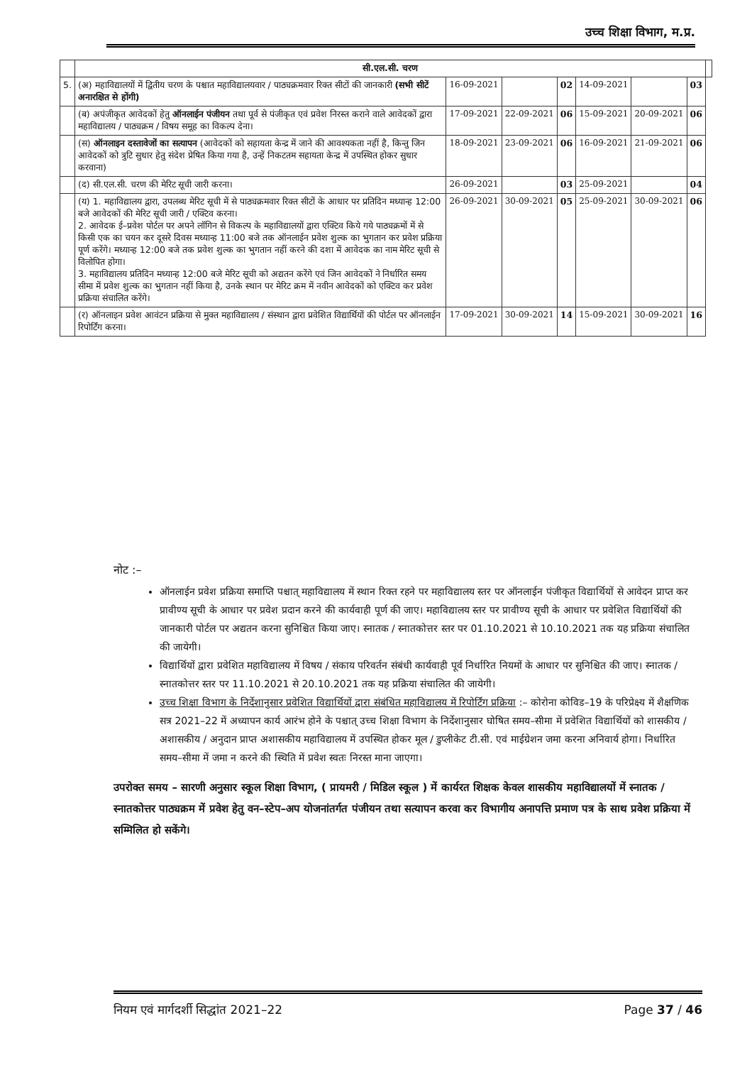उच्च शिक्षा विभाग, म.प्र.
| | सी.एल.सी. चरण | | | | | | | |
| 5. | (अ) महाविद्यालयों में द्वितीय चरण के पश्चात महाविद्यालयवार / पाठ्यक्रमवार रिक्त सीटों की जानकारी (सभी सीटें अनारक्षित से होंगी) | 16-09-2021 | | 02 | 14-09-2021 | | 03 | |
| | (ब) अपंजीकृत आवेदकों हेतु ऑनलाईन पंजीयन तथा पूर्व से पंजीकृत एवं प्रवेश निरस्त कराने वाले आवेदकों द्वारा महाविद्यालय / पाठ्यक्रम / विषय समूह का विकल्प देना। | 17-09-2021 | 22-09-2021 | 06 | 15-09-2021 | 20-09-2021 | 06 | |
| | (स) ऑनलाइन दस्तावेजों का सत्यापन (आवेदकों को सहायता केन्द्र में जाने की आवश्यकता नहीं है, किन्तु जिन आवेदकों को त्रुटि सुधार हेतु संदेश प्रेषित किया गया है, उन्हें निकटतम सहायता केन्द्र में उपस्थित होकर सुधार करवाना) | 18-09-2021 | 23-09-2021 | 06 | 16-09-2021 | 21-09-2021 | 06 | |
| | (द) सी.एल.सी. चरण की मेरिट सूची जारी करना। | 26-09-2021 | | 03 | 25-09-2021 | | 04 | |
| | (य) 1. महाविद्यालय द्वारा, उपलब्ध मेरिट सूची में से पाठ्यक्रमवार रिक्त सीटों के आधार पर प्रतिदिन मध्यान्ह 12:00 बजे आवेदकों की मेरिट सूची जारी / एक्टिव करना। 2. आवेदक ई–प्रवेश पोर्टल पर अपने लॉगिन से विकल्प के महाविद्यालयों द्वारा एक्टिव किये गये पाठ्यक्रमों में से किसी एक का चयन कर दूसरे दिवस मध्यान्ह 11:00 बजे तक ऑनलाईन प्रवेश शुल्क का भुगतान कर प्रवेश प्रक्रिया पूर्ण करेंगे। मध्यान्ह 12:00 बजे तक प्रवेश शुल्क का भुगतान नहीं करने की दशा में आवेदक का नाम मेरिट सूची से विलोपित होगा। 3. महाविद्यालय प्रतिदिन मध्यान्ह 12:00 बजे मेरिट सूची को अद्यतन करेंगे एवं जिन आवेदकों ने निर्धारित समय सीमा में प्रवेश शुल्क का भुगतान नहीं किया है, उनके स्थान पर मेरिट क्रम में नवीन आवेदकों को एक्टिव कर प्रवेश प्रक्रिया संचालित करेंगे। | 26-09-2021 | 30-09-2021 | 05 | 25-09-2021 | 30-09-2021 | 06 | |
| | (र) ऑनलाइन प्रवेश आवंटन प्रक्रिया से मुक्त महाविद्यालय / संस्थान द्वारा प्रवेशित विद्यार्थियों की पोर्टल पर ऑनलाईन रिपोर्टिंग करना। | 17-09-2021 | 30-09-2021 | 14 | 15-09-2021 | 30-09-2021 | 16 | |
नोट :–
ऑनलाईन प्रवेश प्रक्रिया समाप्ति पश्चात् महाविद्यालय में स्थान रिक्त रहने पर महाविद्यालय स्तर पर ऑनलाईन पंजीकृत विद्यार्थियों से आवेदन प्राप्त कर प्रावीण्य सूची के आधार पर प्रवेश प्रदान करने की कार्यवाही पूर्ण की जाए। महाविद्यालय स्तर पर प्रावीण्य सूची के आधार पर प्रवेशित विद्यार्थियों की जानकारी पोर्टल पर अद्यतन करना सुनिश्चित किया जाए। स्नातक / स्नातकोत्तर स्तर पर 01.10.2021 से 10.10.2021 तक यह प्रक्रिया संचालित की जायेगी।
विद्यार्थियों द्वारा प्रवेशित महाविद्यालय में विषय / संकाय परिवर्तन संबंधी कार्यवाही पूर्व निर्धारित नियमों के आधार पर सुनिश्चित की जाए। स्नातक / स्नातकोत्तर स्तर पर 11.10.2021 से 20.10.2021 तक यह प्रक्रिया संचालित की जायेगी।
उच्च शिक्षा विभाग के निर्देशानुसार प्रवेशित विद्यार्थियों द्वारा संबंधित महाविद्यालय में रिपोर्टिंग प्रक्रिया :– कोरोना कोविड–19 के परिप्रेक्ष्य में शैक्षणिक सत्र 2021–22 में अध्यापन कार्य आरंभ होने के पश्चात् उच्च शिक्षा विभाग के निर्देशानुसार घोषित समय–सीमा में प्रवेशित विद्यार्थियों को शासकीय / अशासकीय / अनुदान प्राप्त अशासकीय महाविद्यालय में उपस्थित होकर मूल / डुप्लीकेट टी.सी. एवं माईग्रेशन जमा करना अनिवार्य होगा। निर्धारित समय–सीमा में जमा न करने की स्थिति में प्रवेश स्वतः निरस्त माना जाएगा।
उपरोक्त समय – सारणी अनुसार स्कूल शिक्षा विभाग, ( प्रायमरी / मिडिल स्कूल ) में कार्यरत शिक्षक केवल शासकीय महाविद्यालयों में स्नातक / स्नातकोत्तर पाठ्यक्रम में प्रवेश हेतु वन–स्टेप–अप योजनांतर्गत पंजीयन तथा सत्यापन करवा कर विभागीय अनापत्ति प्रमाण पत्र के साथ प्रवेश प्रक्रिया में सम्मिलित हो सकेंगे।
नियम एवं मार्गदर्शी सिद्धांत 2021–22 Page 37 / 46